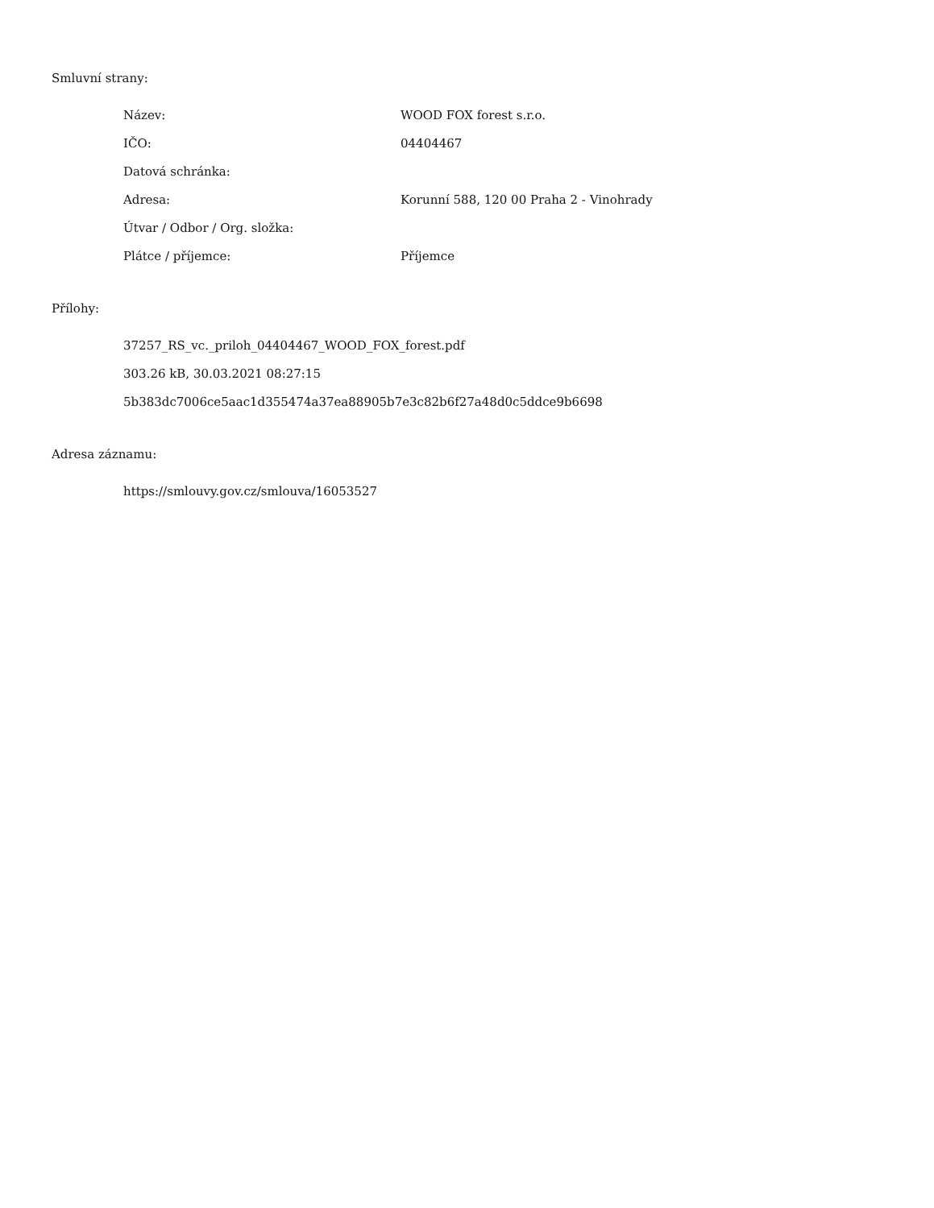Smluvní strany:
| Název: | WOOD FOX forest s.r.o. |
| IČO: | 04404467 |
| Datová schránka: | |
| Adresa: | Korunní 588, 120 00 Praha 2 - Vinohrady |
| Útvar / Odbor / Org. složka: | |
| Plátce / příjemce: | Příjemce |
Přílohy:
37257_RS_vc._priloh_04404467_WOOD_FOX_forest.pdf
303.26 kB, 30.03.2021 08:27:15
5b383dc7006ce5aac1d355474a37ea88905b7e3c82b6f27a48d0c5ddce9b6698
Adresa záznamu:
https://smlouvy.gov.cz/smlouva/16053527